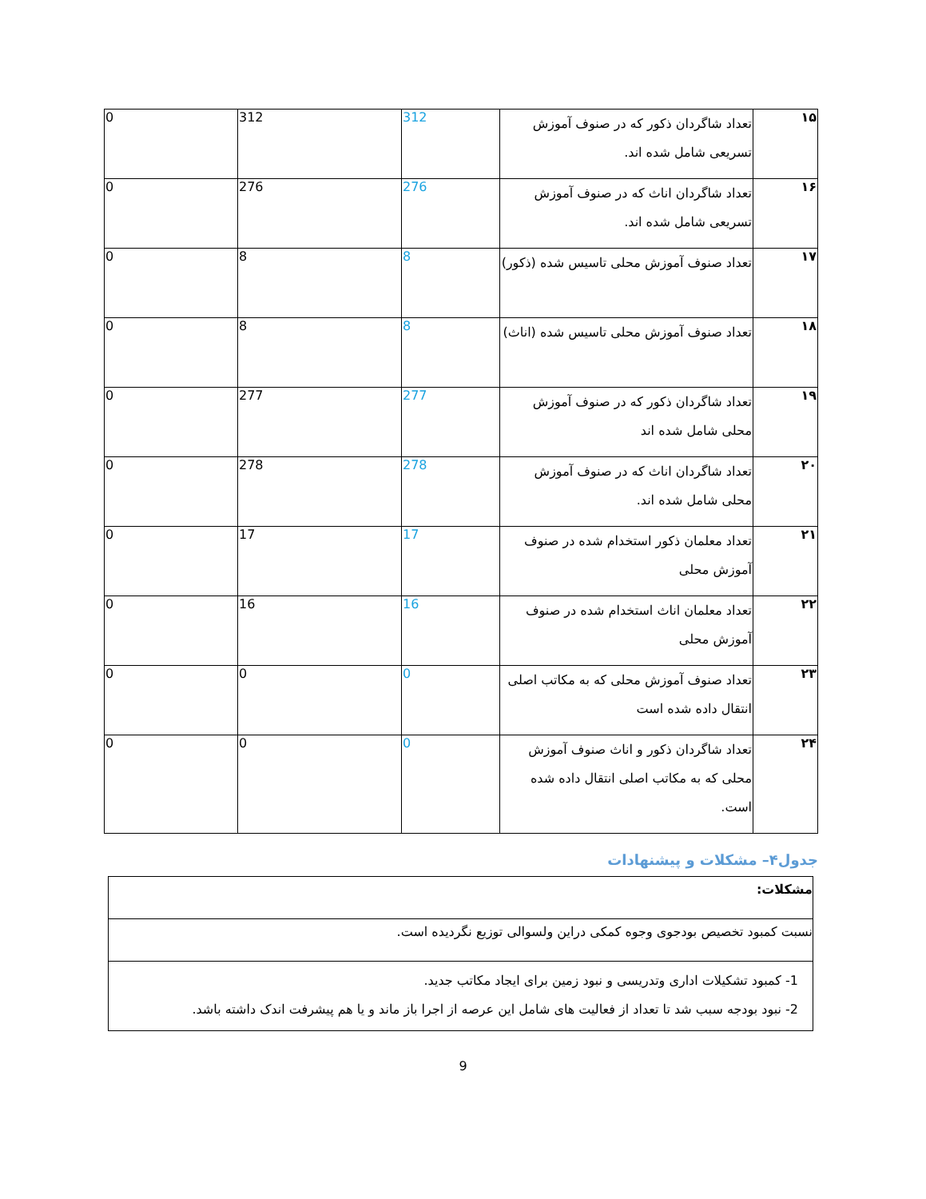| ۱۵ | تعداد شاگردان ذکور که در صنوف آموزش تسریعی شامل شده اند. | 312 | 312 | 0 |
| ۱۶ | تعداد شاگردان اناث که در صنوف آموزش تسریعی شامل شده اند. | 276 | 276 | 0 |
| ۱۷ | تعداد صنوف آموزش محلی تاسیس شده (ذکور) | 8 | 8 | 0 |
| ۱۸ | تعداد صنوف آموزش محلی تاسیس شده (اناث) | 8 | 8 | 0 |
| ۱۹ | تعداد شاگردان ذکور که در صنوف آموزش محلی شامل شده اند | 277 | 277 | 0 |
| ۲۰ | تعداد شاگردان اناث که در صنوف آموزش محلی شامل شده اند. | 278 | 278 | 0 |
| ۲۱ | تعداد معلمان ذکور استخدام شده در صنوف آموزش محلی | 17 | 17 | 0 |
| ۲۲ | تعداد معلمان اناث استخدام شده در صنوف آموزش محلی | 16 | 16 | 0 |
| ۲۳ | تعداد صنوف آموزش محلی که به مکاتب اصلی انتقال داده شده است | 0 | 0 | 0 |
| ۲۴ | تعداد شاگردان ذکور و اناث صنوف آموزش محلی که به مکاتب اصلی انتقال داده شده است. | 0 | 0 | 0 |
جدول۴– مشکلات و پیشنهادات
| مشکلات: |
| نسبت کمبود تخصیص بودجوی وجوه کمکی دراین ولسوالی توزیع نگردیده است. |
| 1- کمبود تشکیلات اداری وتدریسی و نبود زمین برای ایجاد مکاتب جدید. 2- نبود بودجه سبب شد تا تعداد از فعالیت های شامل این عرصه از اجرا باز ماند و یا هم پیشرفت اندک داشته باشد. |
9